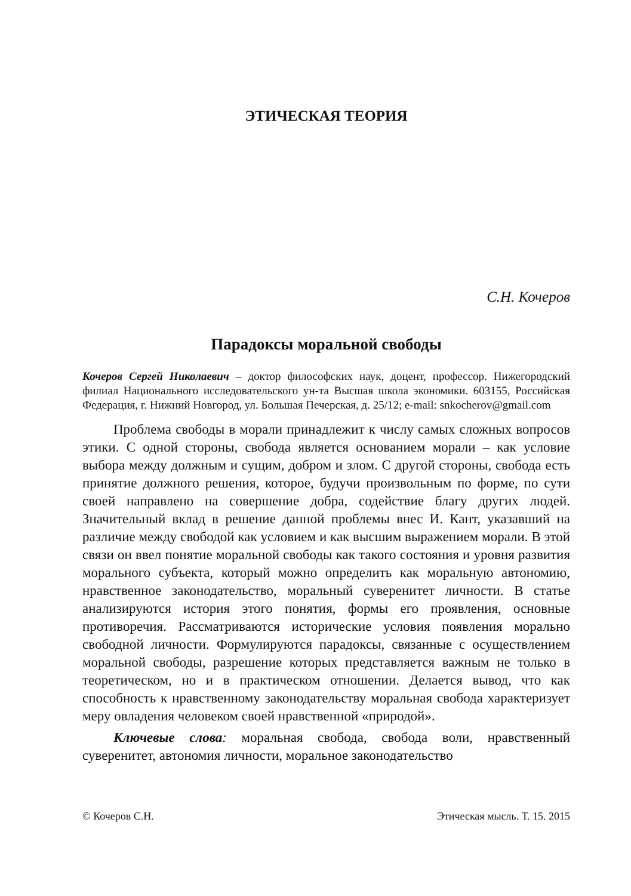ЭТИЧЕСКАЯ ТЕОРИЯ
С.Н. Кочеров
Парадоксы моральной свободы
Кочеров Сергей Николаевич – доктор философских наук, доцент, профессор. Нижегородский филиал Национального исследовательского ун-та Высшая школа экономики. 603155, Российская Федерация, г. Нижний Новгород, ул. Большая Печерская, д. 25/12; e-mail: snkocherov@gmail.com
Проблема свободы в морали принадлежит к числу самых сложных вопросов этики. С одной стороны, свобода является основанием морали – как условие выбора между должным и сущим, добром и злом. С другой стороны, свобода есть принятие должного решения, которое, будучи произвольным по форме, по сути своей направлено на совершение добра, содействие благу других людей. Значительный вклад в решение данной проблемы внес И. Кант, указавший на различие между свободой как условием и как высшим выражением морали. В этой связи он ввел понятие моральной свободы как такого состояния и уровня развития морального субъекта, который можно определить как моральную автономию, нравственное законодательство, моральный суверенитет личности. В статье анализируются история этого понятия, формы его проявления, основные противоречия. Рассматриваются исторические условия появления морально свободной личности. Формулируются парадоксы, связанные с осуществлением моральной свободы, разрешение которых представляется важным не только в теоретическом, но и в практическом отношении. Делается вывод, что как способность к нравственному законодательству моральная свобода характеризует меру овладения человеком своей нравственной «природой».
Ключевые слова: моральная свобода, свобода воли, нравственный суверенитет, автономия личности, моральное законодательство
© Кочеров С.Н. Этическая мысль. Т. 15. 2015